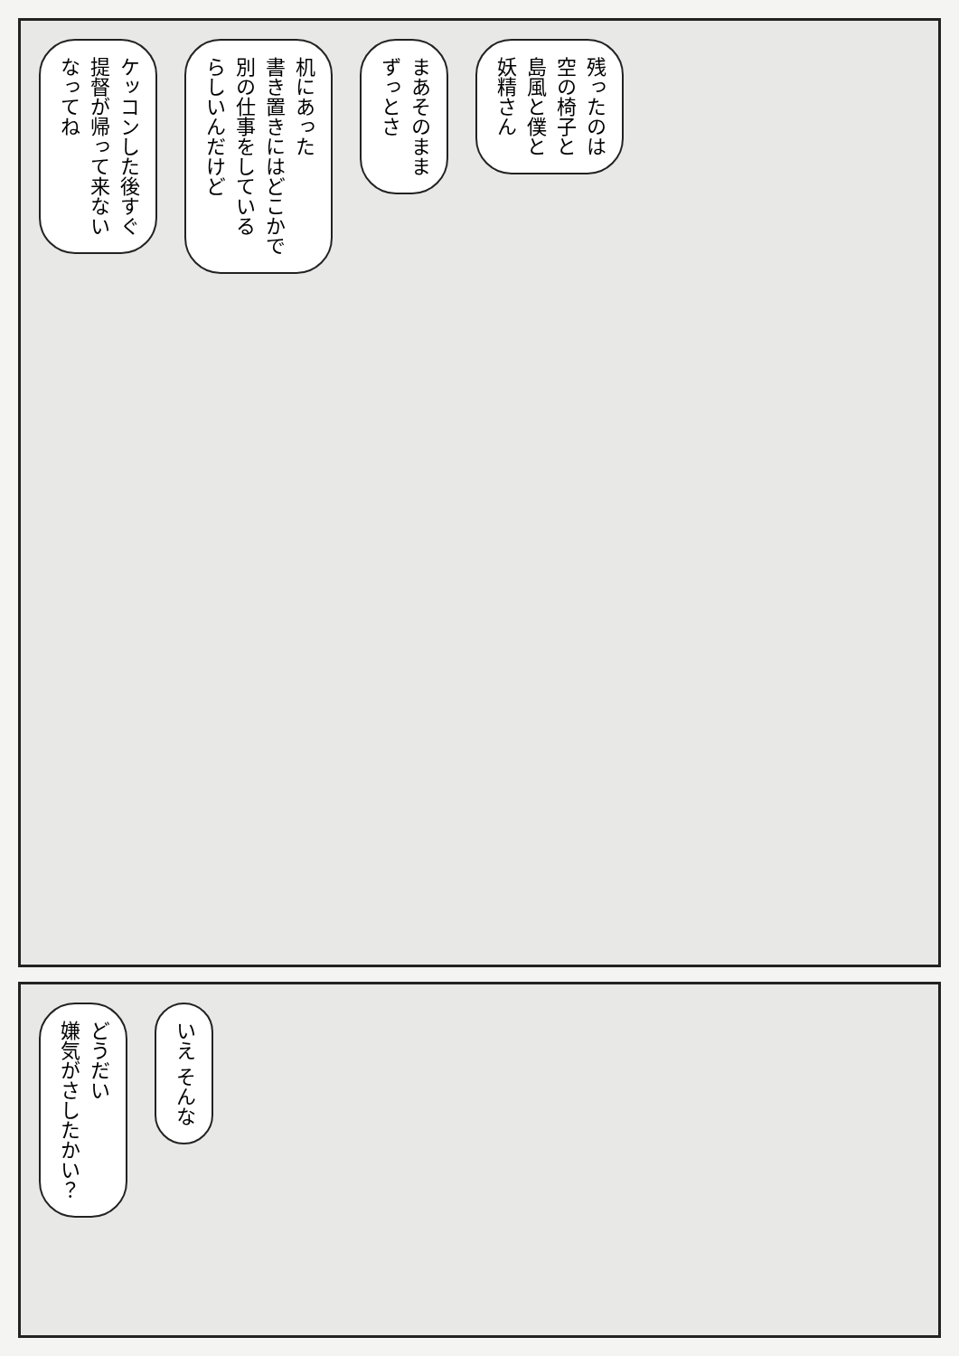ケッコンした後すぐ
提督が帰って来ない
なってね
机にあった
書き置きにはどこかで
別の仕事をしている
らしいんだけど
まあそのまま
ずっとさ
残ったのは
空の椅子と
島風と僕と
妖精さん
どうだい
嫌気がさしたかい？
いえ そんな